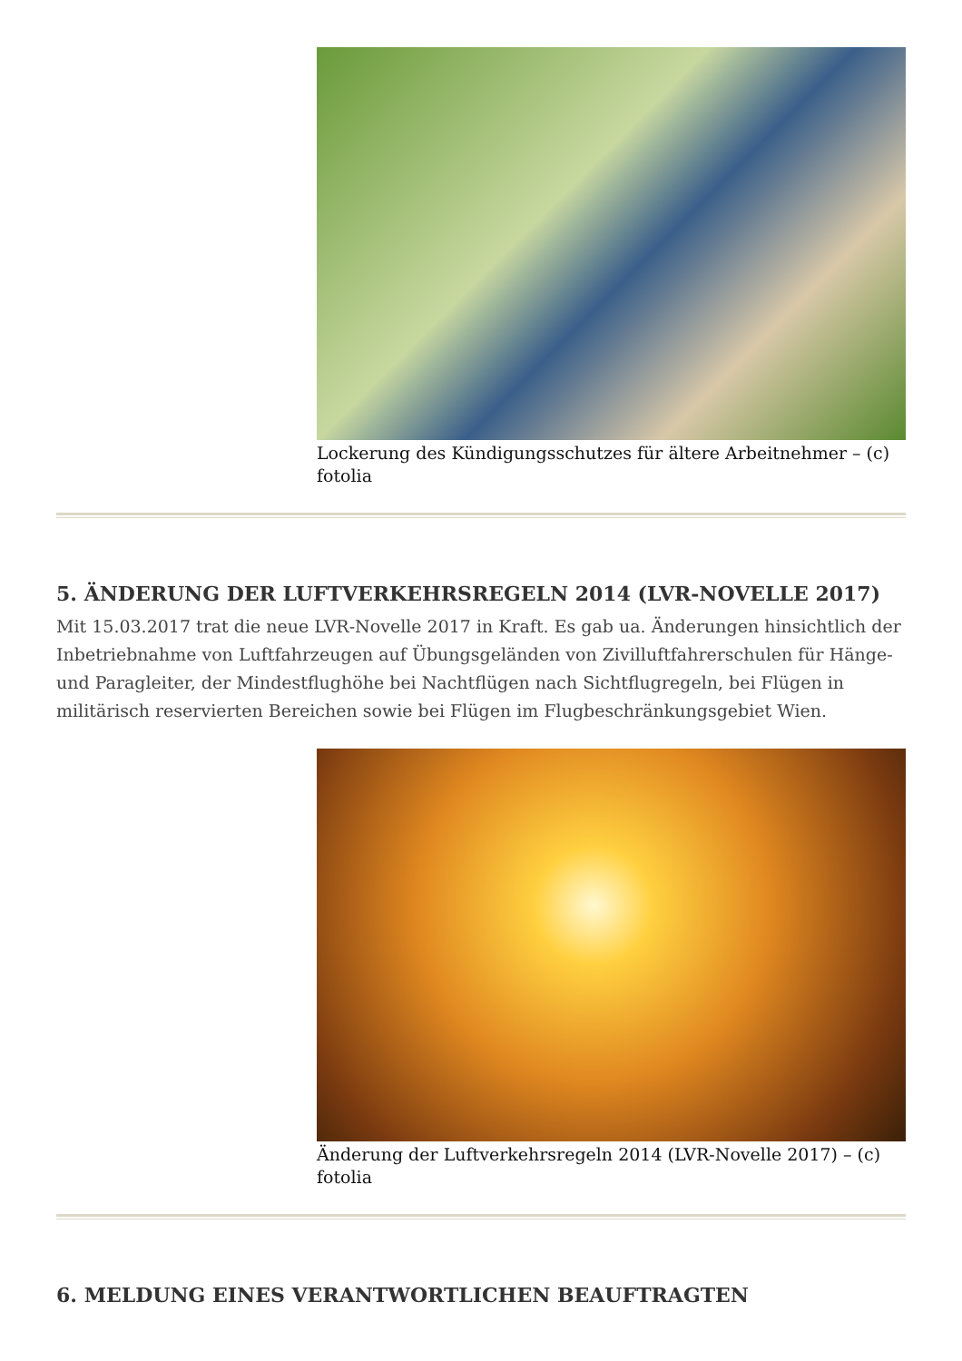Lockerung des Kündigungsschutzes für ältere Arbeitnehmer – (c) fotolia
5. ÄNDERUNG DER LUFTVERKEHRSREGELN 2014 (LVR-NOVELLE 2017)
Mit 15.03.2017 trat die neue LVR-Novelle 2017 in Kraft. Es gab ua. Änderungen hinsichtlich der Inbetriebnahme von Luftfahrzeugen auf Übungsgeländen von Zivilluftfahrerschulen für Hänge- und Paragleiter, der Mindestflughöhe bei Nachtflügen nach Sichtflugregeln, bei Flügen in militärisch reservierten Bereichen sowie bei Flügen im Flugbeschränkungsgebiet Wien.
Änderung der Luftverkehrsregeln 2014 (LVR-Novelle 2017) – (c) fotolia
6. MELDUNG EINES VERANTWORTLICHEN BEAUFTRAGTEN